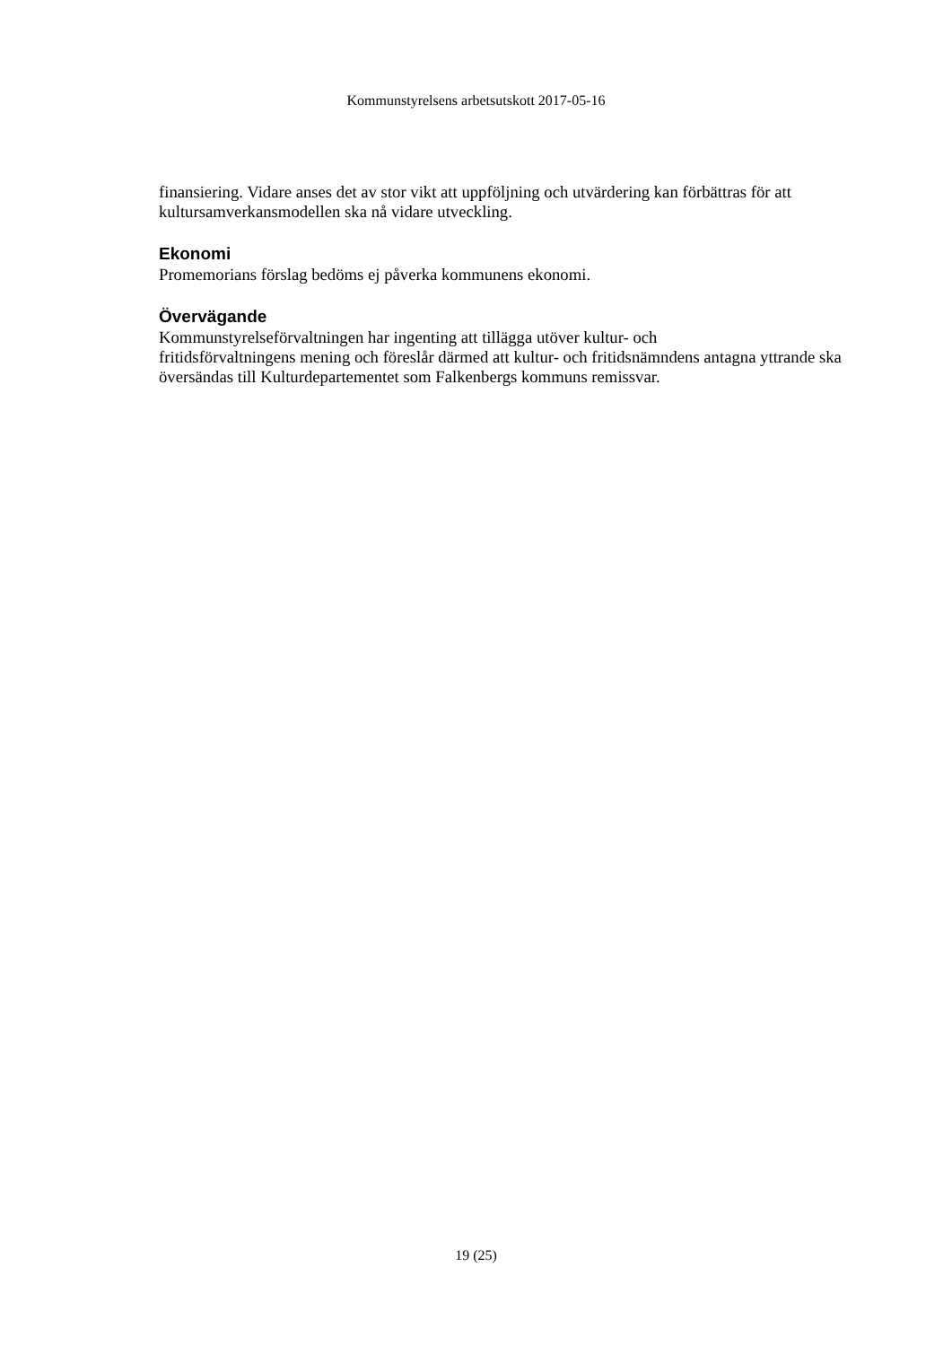Kommunstyrelsens arbetsutskott 2017-05-16
finansiering. Vidare anses det av stor vikt att uppföljning och utvärdering kan förbättras för att kultursamverkansmodellen ska nå vidare utveckling.
Ekonomi
Promemorians förslag bedöms ej påverka kommunens ekonomi.
Övervägande
Kommunstyrelseförvaltningen har ingenting att tillägga utöver kultur- och
fritidsförvaltningens mening och föreslår därmed att kultur- och fritidsnämndens antagna yttrande ska översändas till Kulturdepartementet som Falkenbergs kommuns remissvar.
19 (25)